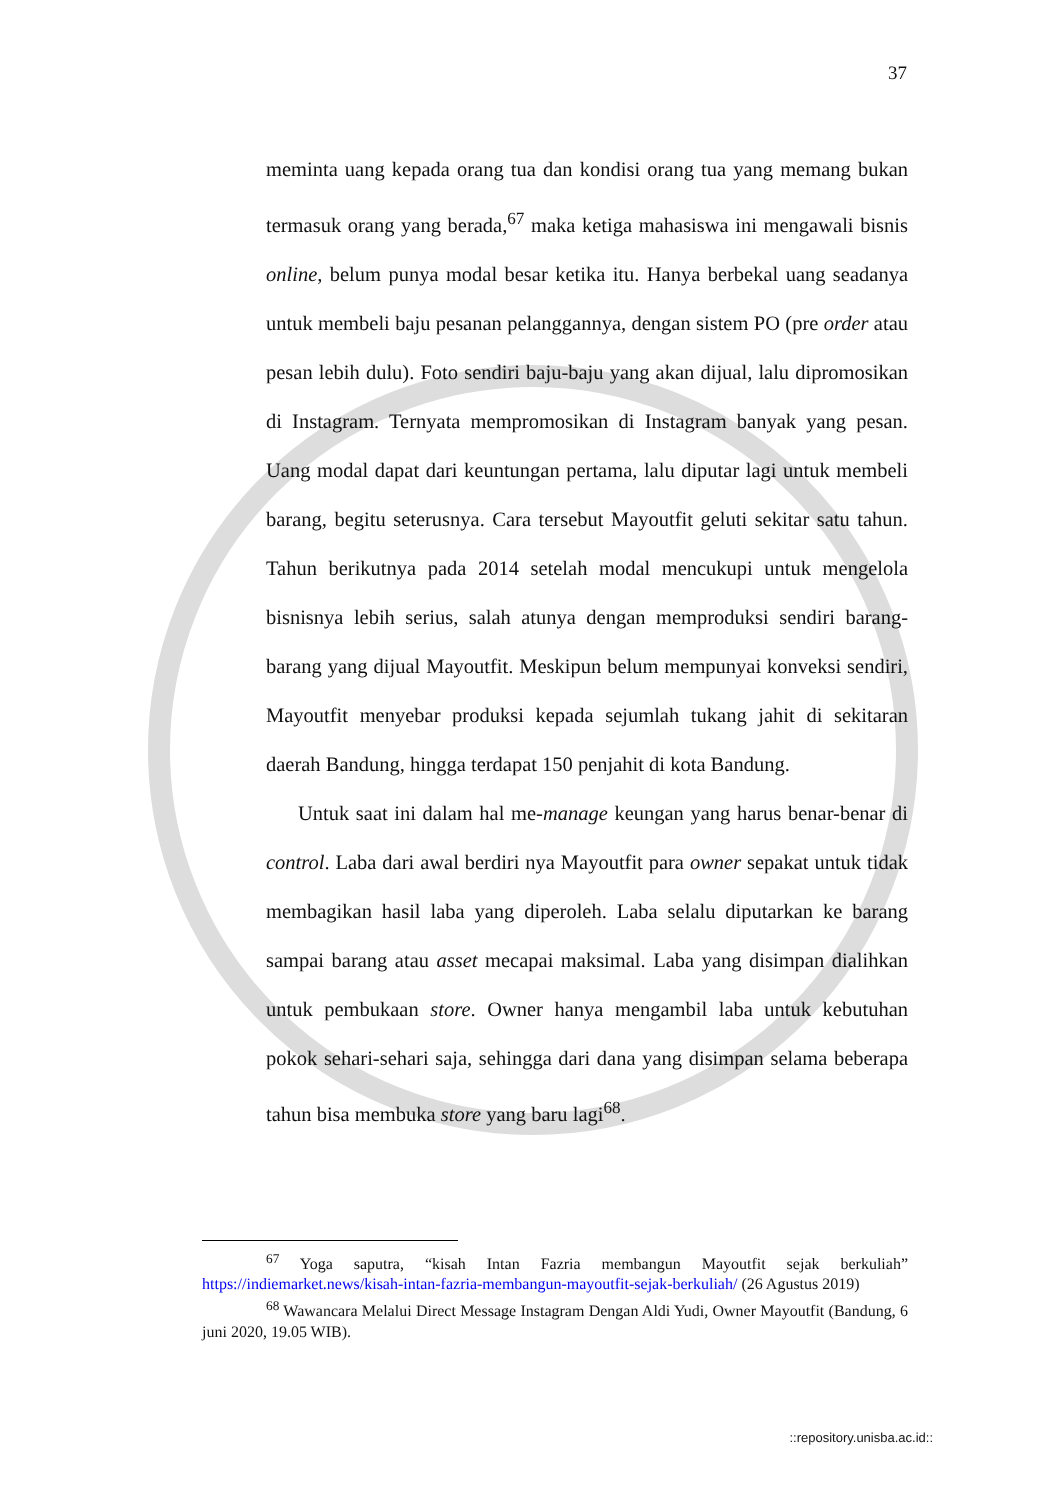37
meminta uang kepada orang tua dan kondisi orang tua yang memang bukan termasuk orang yang berada,<sup>67</sup> maka ketiga mahasiswa ini mengawali bisnis online, belum punya modal besar ketika itu. Hanya berbekal uang seadanya untuk membeli baju pesanan pelanggannya, dengan sistem PO (pre order atau pesan lebih dulu). Foto sendiri baju-baju yang akan dijual, lalu dipromosikan di Instagram. Ternyata mempromosikan di Instagram banyak yang pesan. Uang modal dapat dari keuntungan pertama, lalu diputar lagi untuk membeli barang, begitu seterusnya. Cara tersebut Mayoutfit geluti sekitar satu tahun. Tahun berikutnya pada 2014 setelah modal mencukupi untuk mengelola bisnisnya lebih serius, salah atunya dengan memproduksi sendiri barang-barang yang dijual Mayoutfit. Meskipun belum mempunyai konveksi sendiri, Mayoutfit menyebar produksi kepada sejumlah tukang jahit di sekitaran daerah Bandung, hingga terdapat 150 penjahit di kota Bandung.
Untuk saat ini dalam hal me-manage keungan yang harus benar-benar di control. Laba dari awal berdiri nya Mayoutfit para owner sepakat untuk tidak membagikan hasil laba yang diperoleh. Laba selalu diputarkan ke barang sampai barang atau asset mecapai maksimal. Laba yang disimpan dialihkan untuk pembukaan store. Owner hanya mengambil laba untuk kebutuhan pokok sehari-sehari saja, sehingga dari dana yang disimpan selama beberapa tahun bisa membuka store yang baru lagi<sup>68</sup>.
<sup>67</sup> Yoga saputra, “kisah Intan Fazria membangun Mayoutfit sejak berkuliah” https://indiemarket.news/kisah-intan-fazria-membangun-mayoutfit-sejak-berkuliah/ (26 Agustus 2019)
<sup>68</sup> Wawancara Melalui Direct Message Instagram Dengan Aldi Yudi, Owner Mayoutfit (Bandung, 6 juni 2020, 19.05 WIB).
::repository.unisba.ac.id::